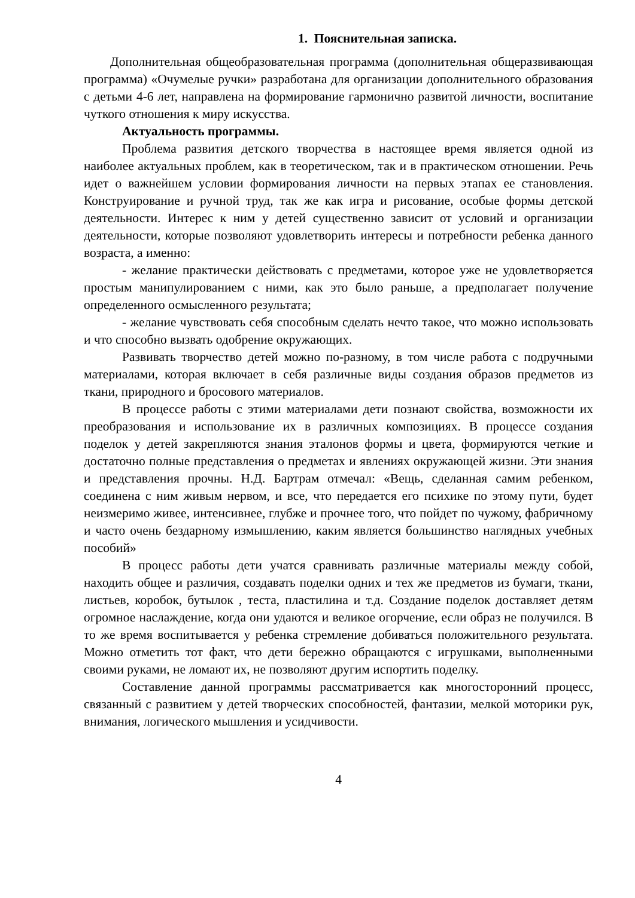1. Пояснительная записка.
Дополнительная общеобразовательная программа (дополнительная общеразвивающая программа) «Очумелые ручки» разработана для организации дополнительного образования с детьми 4-6 лет, направлена на формирование гармонично развитой личности, воспитание чуткого отношения к миру искусства.
Актуальность программы.
Проблема развития детского творчества в настоящее время является одной из наиболее актуальных проблем, как в теоретическом, так и в практическом отношении. Речь идет о важнейшем условии формирования личности на первых этапах ее становления. Конструирование и ручной труд, так же как игра и рисование, особые формы детской деятельности. Интерес к ним у детей существенно зависит от условий и организации деятельности, которые позволяют удовлетворить интересы и потребности ребенка данного возраста, а именно:
- желание практически действовать с предметами, которое уже не удовлетворяется простым манипулированием с ними, как это было раньше, а предполагает получение определенного осмысленного результата;
- желание чувствовать себя способным сделать нечто такое, что можно использовать и что способно вызвать одобрение окружающих.
Развивать творчество детей можно по-разному, в том числе работа с подручными материалами, которая включает в себя различные виды создания образов предметов из ткани, природного и бросового материалов.
В процессе работы с этими материалами дети познают свойства, возможности их преобразования и использование их в различных композициях. В процессе создания поделок у детей закрепляются знания эталонов формы и цвета, формируются четкие и достаточно полные представления о предметах и явлениях окружающей жизни. Эти знания и представления прочны. Н.Д. Бартрам отмечал: «Вещь, сделанная самим ребенком, соединена с ним живым нервом, и все, что передается его психике по этому пути, будет неизмеримо живее, интенсивнее, глубже и прочнее того, что пойдет по чужому, фабричному и часто очень бездарному измышлению, каким является большинство наглядных учебных пособий»
В процесс работы дети учатся сравнивать различные материалы между собой, находить общее и различия, создавать поделки одних и тех же предметов из бумаги, ткани, листьев, коробок, бутылок , теста, пластилина и т.д. Создание поделок доставляет детям огромное наслаждение, когда они удаются и великое огорчение, если образ не получился. В то же время воспитывается у ребенка стремление добиваться положительного результата. Можно отметить тот факт, что дети бережно обращаются с игрушками, выполненными своими руками, не ломают их, не позволяют другим испортить поделку.
Составление данной программы рассматривается как многосторонний процесс, связанный с развитием у детей творческих способностей, фантазии, мелкой моторики рук, внимания, логического мышления и усидчивости.
4